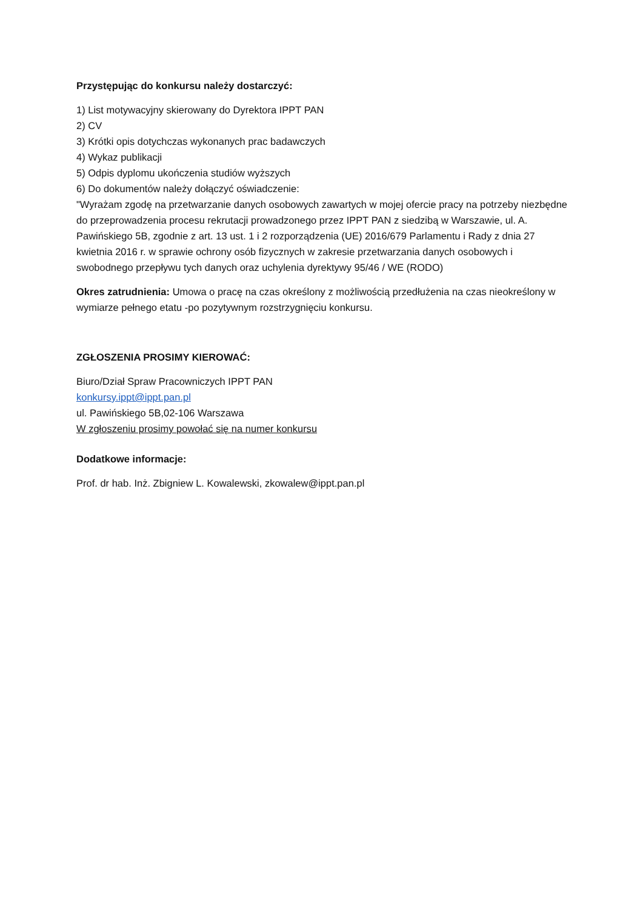Przystępując do konkursu należy dostarczyć:
1) List motywacyjny skierowany do Dyrektora IPPT PAN
2) CV
3) Krótki opis dotychczas wykonanych prac badawczych
4) Wykaz publikacji
5) Odpis dyplomu ukończenia studiów wyższych
6) Do dokumentów należy dołączyć oświadczenie:
"Wyrażam zgodę na przetwarzanie danych osobowych zawartych w mojej ofercie pracy na potrzeby niezbędne do przeprowadzenia procesu rekrutacji prowadzonego przez IPPT PAN z siedzibą w Warszawie, ul. A. Pawińskiego 5B, zgodnie z art. 13 ust. 1 i 2 rozporządzenia (UE) 2016/679 Parlamentu i Rady z dnia 27 kwietnia 2016 r. w sprawie ochrony osób fizycznych w zakresie przetwarzania danych osobowych i swobodnego przepływu tych danych oraz uchylenia dyrektywy 95/46 / WE (RODO)
Okres zatrudnienia: Umowa o pracę na czas określony z możliwością przedłużenia na czas nieokreślony w wymiarze pełnego etatu -po pozytywnym rozstrzygnięciu konkursu.
ZGŁOSZENIA PROSIMY KIEROWAĆ:
Biuro/Dział Spraw Pracowniczych IPPT PAN
konkursy.ippt@ippt.pan.pl
ul. Pawińskiego 5B,02-106 Warszawa
W zgłoszeniu prosimy powołać się na numer konkursu
Dodatkowe informacje:
Prof. dr hab. Inż. Zbigniew L. Kowalewski, zkowalew@ippt.pan.pl